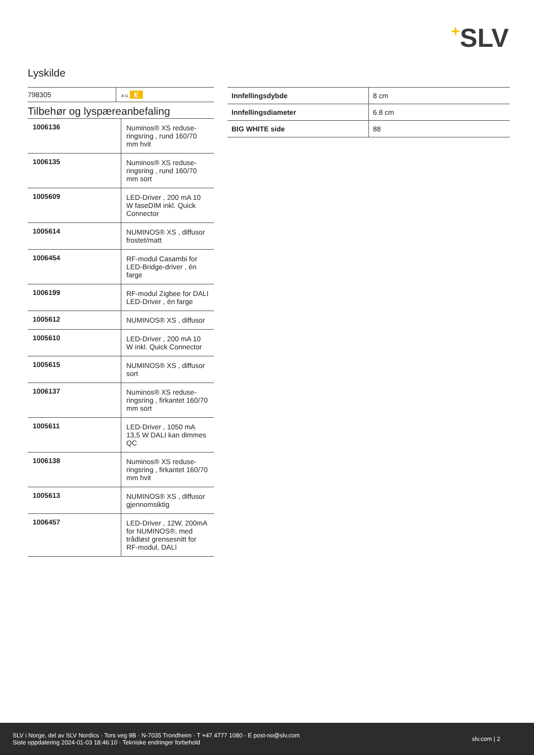+SLV
Lyskilde
| 798305 | A G E |
Tilbehør og lyspæreanbefaling
| 1006136 | Numinos® XS reduse­ringsring , rund 160/70 mm hvit |
| 1006135 | Numinos® XS reduse­ringsring , rund 160/70 mm sort |
| 1005609 | LED-Driver , 200 mA 10 W faseDIM inkl. Quick Connector |
| 1005614 | NUMINOS® XS , diffusor frostet/matt |
| 1006454 | RF-modul Casambi for LED-Bridge-driver , én farge |
| 1006199 | RF-modul Zigbee for DA­LI LED-Driver , én farge |
| 1005612 | NUMINOS® XS , diffusor |
| 1005610 | LED-Driver , 200 mA 10 W inkl. Quick Connector |
| 1005615 | NUMINOS® XS , diffusor sort |
| 1006137 | Numinos® XS reduse­ringsring , firkantet 160/70 mm sort |
| 1005611 | LED-Driver , 1050 mA 13,5 W DALI kan dimmes QC |
| 1006138 | Numinos® XS reduse­ringsring , firkantet 160/70 mm hvit |
| 1005613 | NUMINOS® XS , diffusor gjennomsiktig |
| 1006457 | LED-Driver , 12W, 200­mA for NUMINOS®, med trådløst grensesnitt for RF-modul, DALI |
| Innfellingsdybde | 8 cm |
| Innfellingsdiameter | 6.8 cm |
| BIG WHITE side | 88 |
SLV i Norge, del av SLV Nordics · Tors veg 9B · N-7035 Trondheim · T +47 4777 1080 · E post-no@slv.com
Siste oppdatering 2024-01-03 18:46:10 · Tekniske endringer forbehold
slv.com | 2